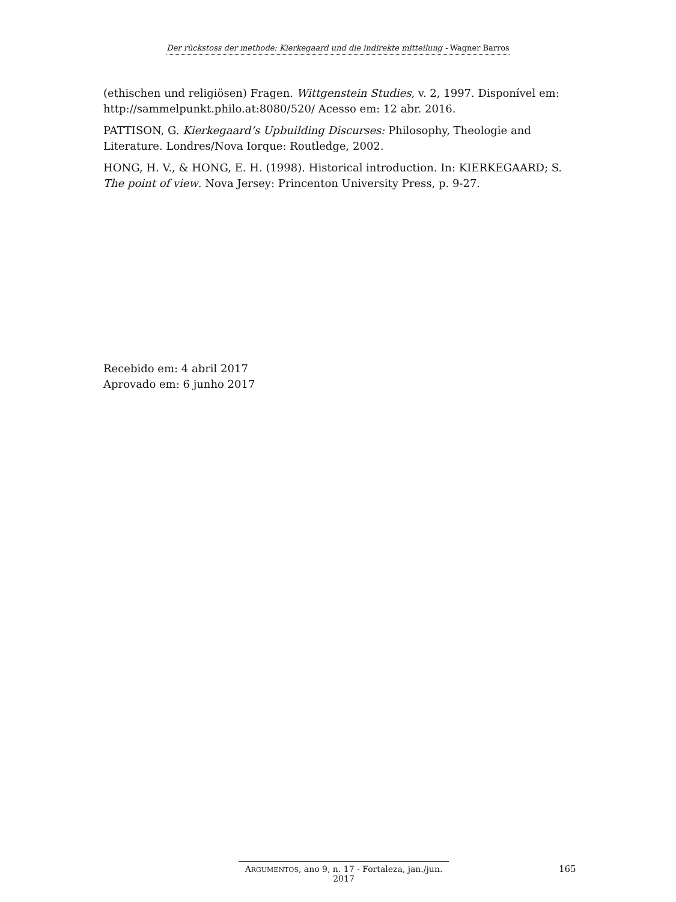Der rückstoss der methode: Kierkegaard und die indirekte mitteilung - Wagner Barros
(ethischen und religiösen) Fragen. Wittgenstein Studies, v. 2, 1997. Disponível em: http://sammelpunkt.philo.at:8080/520/ Acesso em: 12 abr. 2016.
PATTISON, G. Kierkegaard’s Upbuilding Discurses: Philosophy, Theologie and Literature. Londres/Nova Iorque: Routledge, 2002.
HONG, H. V., & HONG, E. H. (1998). Historical introduction. In: KIERKEGAARD; S. The point of view. Nova Jersey: Princenton University Press, p. 9-27.
Recebido em: 4 abril 2017
Aprovado em: 6 junho 2017
ARGUMENTOS, ano 9, n. 17 - Fortaleza, jan./jun. 2017
165